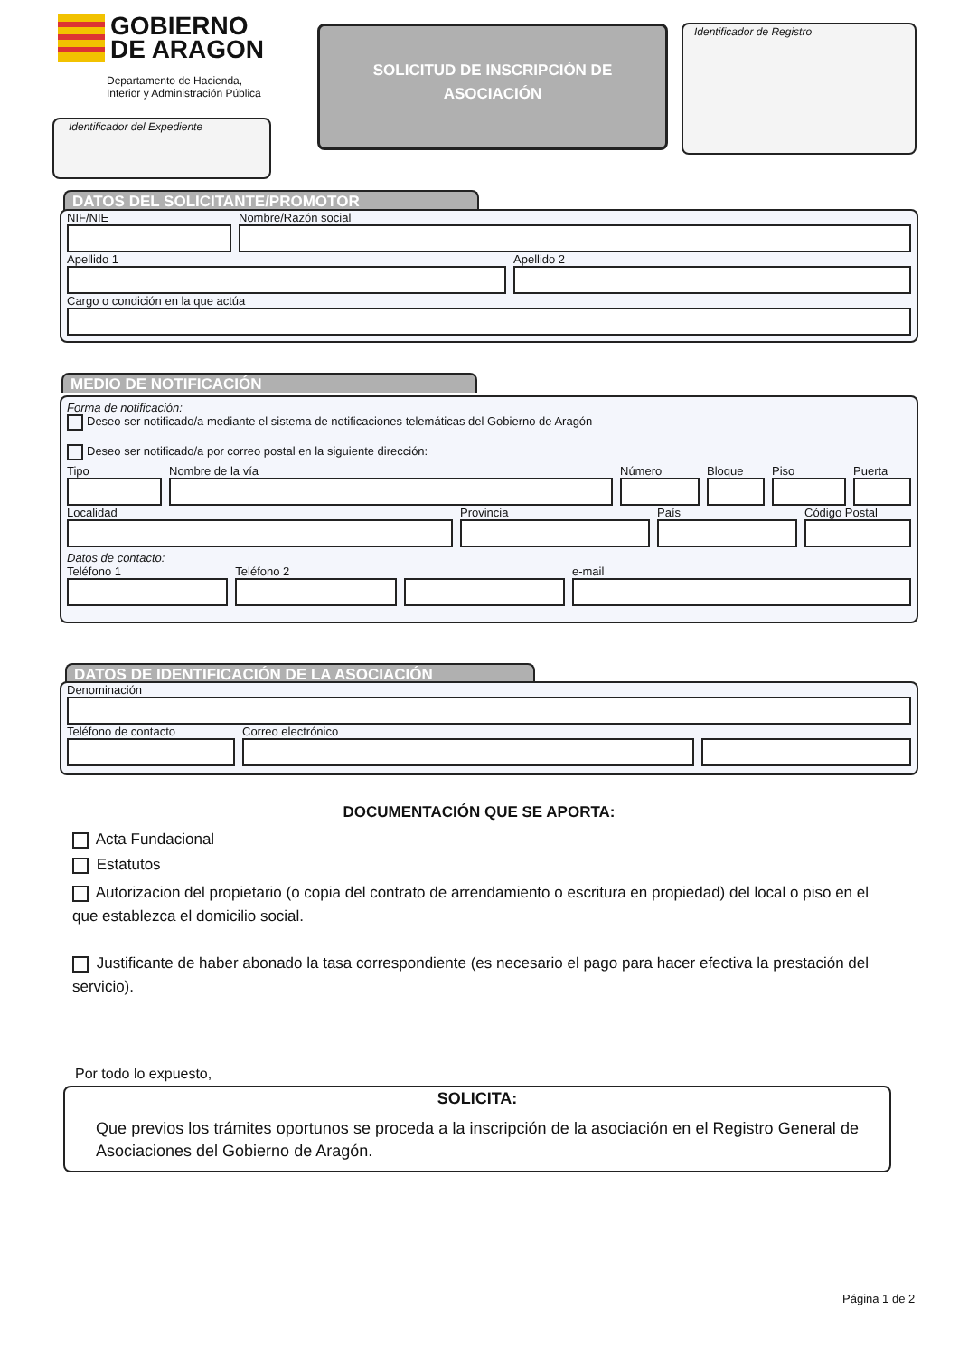GOBIERNO
DE ARAGON
Departamento de Hacienda,
Interior y Administración Pública
Identificador del Expediente
SOLICITUD DE INSCRIPCIÓN DE
ASOCIACIÓN
Identificador de Registro
DATOS DEL SOLICITANTE/PROMOTOR
NIF/NIE Nombre/Razón social
Apellido 1 Apellido 2
Cargo o condición en la que actúa
MEDIO DE NOTIFICACIÓN
Forma de notificación:
Deseo ser notificado/a mediante el sistema de notificaciones telemáticas del Gobierno de Aragón
Deseo ser notificado/a por correo postal en la siguiente dirección:
Tipo Nombre de la vía Número Bloque Piso Puerta
Localidad Provincia País Código Postal
Datos de contacto:
Teléfono 1 Teléfono 2 e-mail
DATOS DE IDENTIFICACIÓN DE LA ASOCIACIÓN
Denominación
Teléfono de contacto Correo electrónico
DOCUMENTACIÓN QUE SE APORTA:
Acta Fundacional
Estatutos
Autorizacion del propietario (o copia del contrato de arrendamiento o escritura en propiedad) del local o piso en el que establezca el domicilio social.
Justificante de haber abonado la tasa correspondiente (es necesario el pago para hacer efectiva la prestación del servicio).
Por todo lo expuesto,
SOLICITA:
Que previos los trámites oportunos se proceda a la inscripción de la asociación en el Registro General de Asociaciones del Gobierno de Aragón.
Página 1 de 2